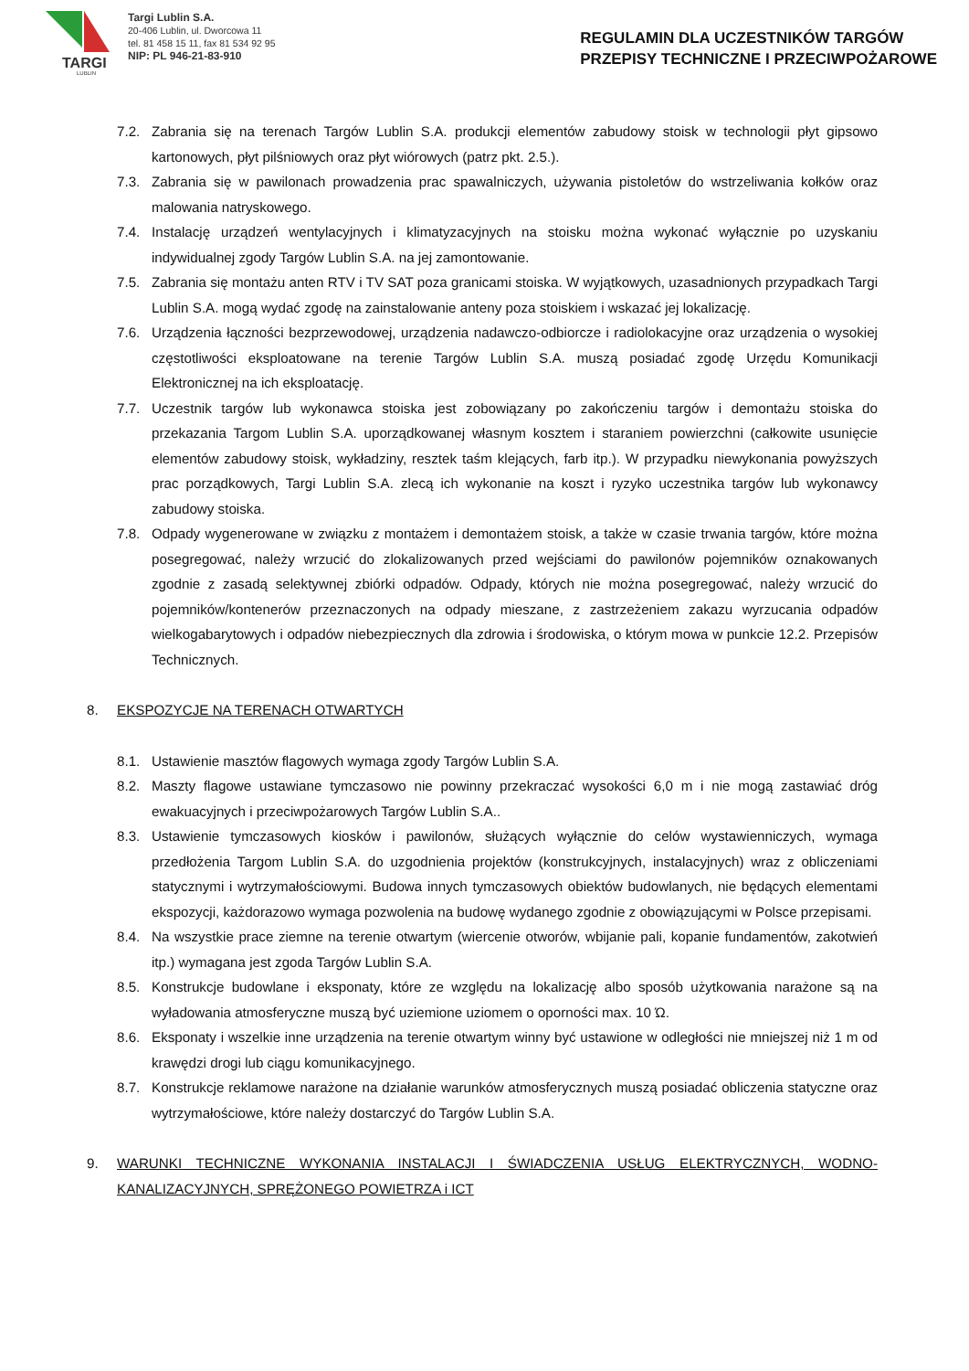TARGI
LUBLIN
Targi Lublin S.A.
20-406 Lublin, ul. Dworcowa 11
tel. 81 458 15 11, fax 81 534 92 95
NIP: PL 946-21-83-910
REGULAMIN DLA UCZESTNIKÓW TARGÓW
PRZEPISY TECHNICZNE I PRZECIWPOŻAROWE
7.2. Zabrania się na terenach Targów Lublin S.A. produkcji elementów zabudowy stoisk w technologii płyt gipsowo kartonowych, płyt pilśniowych oraz płyt wiórowych (patrz pkt. 2.5.).
7.3. Zabrania się w pawilonach prowadzenia prac spawalniczych, używania pistoletów do wstrzeliwania kołków oraz malowania natryskowego.
7.4. Instalację urządzeń wentylacyjnych i klimatyzacyjnych na stoisku można wykonać wyłącznie po uzyskaniu indywidualnej zgody Targów Lublin S.A. na jej zamontowanie.
7.5. Zabrania się montażu anten RTV i TV SAT poza granicami stoiska. W wyjątkowych, uzasadnionych przypadkach Targi Lublin S.A. mogą wydać zgodę na zainstalowanie anteny poza stoiskiem i wskazać jej lokalizację.
7.6. Urządzenia łączności bezprzewodowej, urządzenia nadawczo-odbiorcze i radiolokacyjne oraz urządzenia o wysokiej częstotliwości eksploatowane na terenie Targów Lublin S.A. muszą posiadać zgodę Urzędu Komunikacji Elektronicznej na ich eksploatację.
7.7. Uczestnik targów lub wykonawca stoiska jest zobowiązany po zakończeniu targów i demontażu stoiska do przekazania Targom Lublin S.A. uporządkowanej własnym kosztem i staraniem powierzchni (całkowite usunięcie elementów zabudowy stoisk, wykładziny, resztek taśm klejących, farb itp.). W przypadku niewykonania powyższych prac porządkowych, Targi Lublin S.A. zlecą ich wykonanie na koszt i ryzyko uczestnika targów lub wykonawcy zabudowy stoiska.
7.8. Odpady wygenerowane w związku z montażem i demontażem stoisk, a także w czasie trwania targów, które można posegregować, należy wrzucić do zlokalizowanych przed wejściami do pawilonów pojemników oznakowanych zgodnie z zasadą selektywnej zbiórki odpadów. Odpady, których nie można posegregować, należy wrzucić do pojemników/kontenerów przeznaczonych na odpady mieszane, z zastrzeżeniem zakazu wyrzucania odpadów wielkogabarytowych i odpadów niebezpiecznych dla zdrowia i środowiska, o którym mowa w punkcie 12.2. Przepisów Technicznych.
8. EKSPOZYCJE NA TERENACH OTWARTYCH
8.1. Ustawienie masztów flagowych wymaga zgody Targów Lublin S.A.
8.2. Maszty flagowe ustawiane tymczasowo nie powinny przekraczać wysokości 6,0 m i nie mogą zastawiać dróg ewakuacyjnych i przeciwpożarowych Targów Lublin S.A..
8.3. Ustawienie tymczasowych kiosków i pawilonów, służących wyłącznie do celów wystawienniczych, wymaga przedłożenia Targom Lublin S.A. do uzgodnienia projektów (konstrukcyjnych, instalacyjnych) wraz z obliczeniami statycznymi i wytrzymałościowymi. Budowa innych tymczasowych obiektów budowlanych, nie będących elementami ekspozycji, każdorazowo wymaga pozwolenia na budowę wydanego zgodnie z obowiązującymi w Polsce przepisami.
8.4. Na wszystkie prace ziemne na terenie otwartym (wiercenie otworów, wbijanie pali, kopanie fundamentów, zakotwień itp.) wymagana jest zgoda Targów Lublin S.A.
8.5. Konstrukcje budowlane i eksponaty, które ze względu na lokalizację albo sposób użytkowania narażone są na wyładowania atmosferyczne muszą być uziemione uziomem o oporności max. 10 Ώ.
8.6. Eksponaty i wszelkie inne urządzenia na terenie otwartym winny być ustawione w odległości nie mniejszej niż 1 m od krawędzi drogi lub ciągu komunikacyjnego.
8.7. Konstrukcje reklamowe narażone na działanie warunków atmosferycznych muszą posiadać obliczenia statyczne oraz wytrzymałościowe, które należy dostarczyć do Targów Lublin S.A.
9. WARUNKI TECHNICZNE WYKONANIA INSTALACJI I ŚWIADCZENIA USŁUG ELEKTRYCZNYCH, WODNO-KANALIZACYJNYCH, SPRĘŻONEGO POWIETRZA i ICT